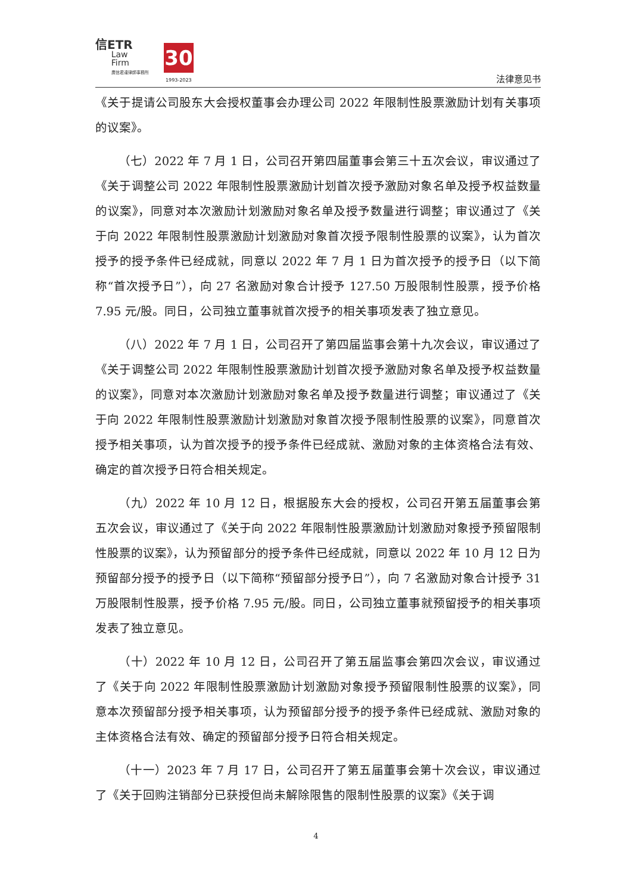信ETR
Law
Firm
廣信君達律師事務所
30
1993-2023 法律意见书
《关于提请公司股东大会授权董事会办理公司 2022 年限制性股票激励计划有关事项的议案》。
（七）2022 年 7 月 1 日，公司召开第四届董事会第三十五次会议，审议通过了《关于调整公司 2022 年限制性股票激励计划首次授予激励对象名单及授予权益数量的议案》，同意对本次激励计划激励对象名单及授予数量进行调整；审议通过了《关于向 2022 年限制性股票激励计划激励对象首次授予限制性股票的议案》，认为首次授予的授予条件已经成就，同意以 2022 年 7 月 1 日为首次授予的授予日（以下简称“首次授予日”），向 27 名激励对象合计授予 127.50 万股限制性股票，授予价格 7.95 元/股。同日，公司独立董事就首次授予的相关事项发表了独立意见。
（八）2022 年 7 月 1 日，公司召开了第四届监事会第十九次会议，审议通过了《关于调整公司 2022 年限制性股票激励计划首次授予激励对象名单及授予权益数量的议案》，同意对本次激励计划激励对象名单及授予数量进行调整；审议通过了《关于向 2022 年限制性股票激励计划激励对象首次授予限制性股票的议案》，同意首次授予相关事项，认为首次授予的授予条件已经成就、激励对象的主体资格合法有效、确定的首次授予日符合相关规定。
（九）2022 年 10 月 12 日，根据股东大会的授权，公司召开第五届董事会第五次会议，审议通过了《关于向 2022 年限制性股票激励计划激励对象授予预留限制性股票的议案》，认为预留部分的授予条件已经成就，同意以 2022 年 10 月 12 日为预留部分授予的授予日（以下简称“预留部分授予日”），向 7 名激励对象合计授予 31 万股限制性股票，授予价格 7.95 元/股。同日，公司独立董事就预留授予的相关事项发表了独立意见。
（十）2022 年 10 月 12 日，公司召开了第五届监事会第四次会议，审议通过了《关于向 2022 年限制性股票激励计划激励对象授予预留限制性股票的议案》，同意本次预留部分授予相关事项，认为预留部分授予的授予条件已经成就、激励对象的主体资格合法有效、确定的预留部分授予日符合相关规定。
（十一）2023 年 7 月 17 日，公司召开了第五届董事会第十次会议，审议通过了《关于回购注销部分已获授但尚未解除限售的限制性股票的议案》《关于调
4